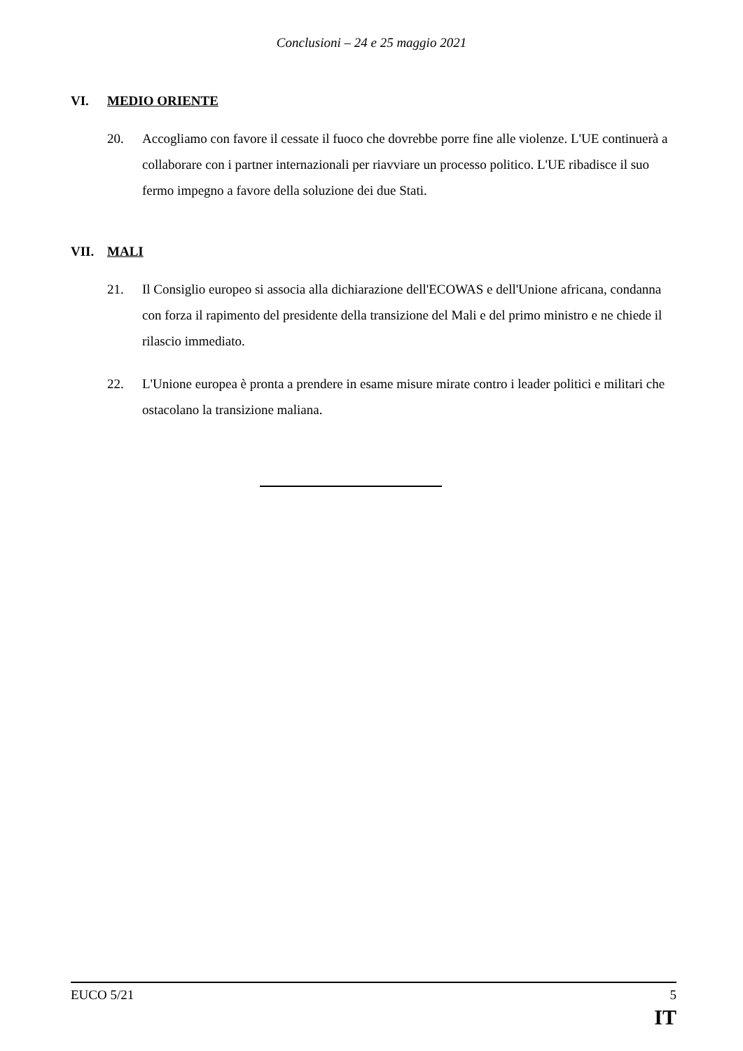Conclusioni – 24 e 25 maggio 2021
VI. MEDIO ORIENTE
20. Accogliamo con favore il cessate il fuoco che dovrebbe porre fine alle violenze. L'UE continuerà a collaborare con i partner internazionali per riavviare un processo politico. L'UE ribadisce il suo fermo impegno a favore della soluzione dei due Stati.
VII. MALI
21. Il Consiglio europeo si associa alla dichiarazione dell'ECOWAS e dell'Unione africana, condanna con forza il rapimento del presidente della transizione del Mali e del primo ministro e ne chiede il rilascio immediato.
22. L'Unione europea è pronta a prendere in esame misure mirate contro i leader politici e militari che ostacolano la transizione maliana.
EUCO 5/21 5
IT